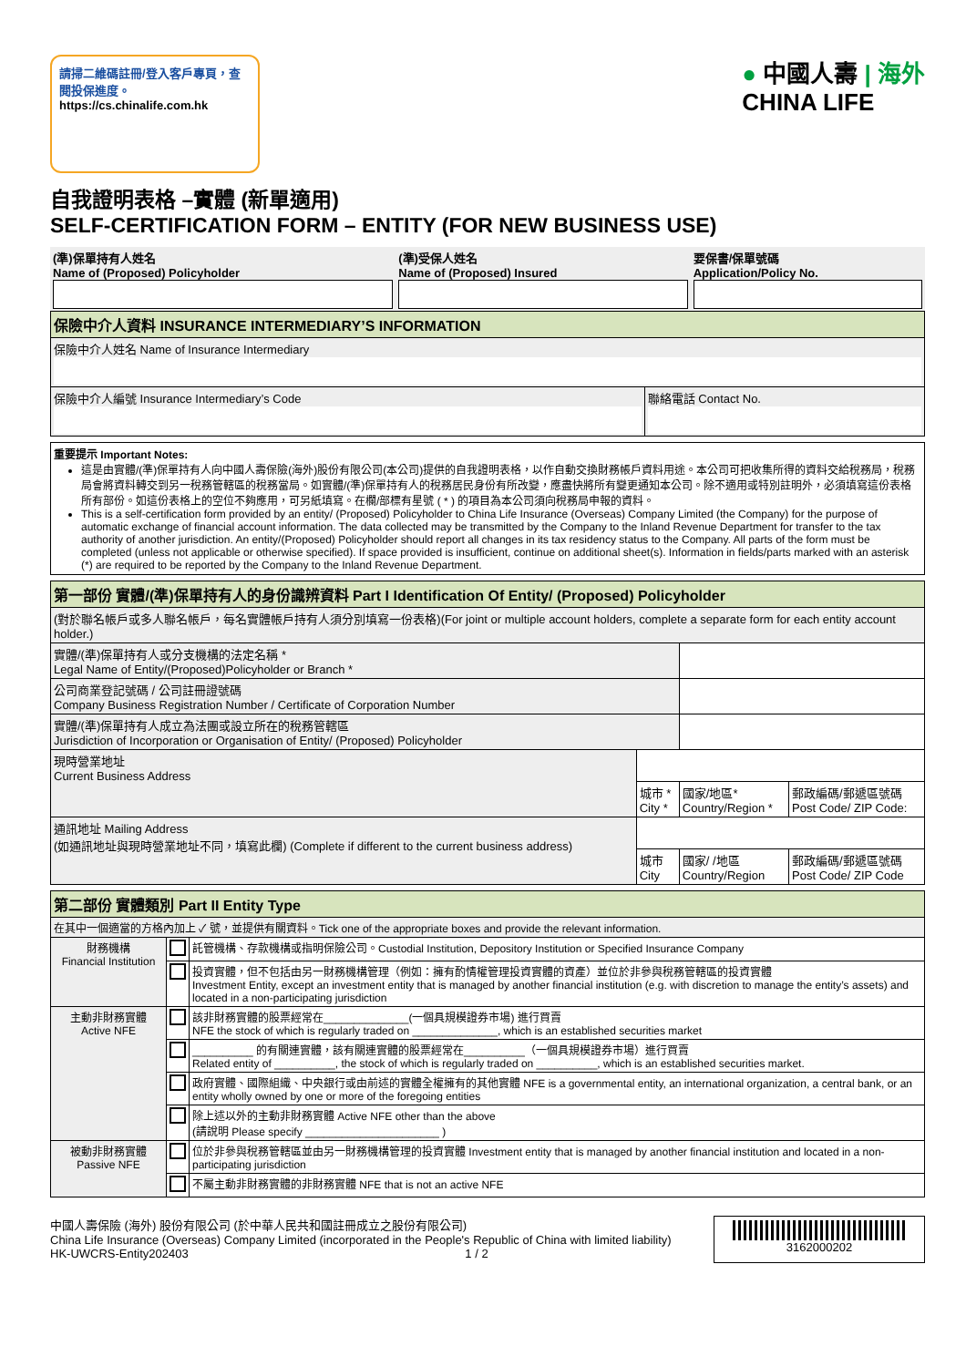請掃二維碼註冊/登入客戶專頁，查閱投保進度。
https://cs.chinalife.com.hk
● 中國人壽 | 海外
CHINA LIFE
自我證明表格 –實體 (新單適用)
SELF-CERTIFICATION FORM – ENTITY (FOR NEW BUSINESS USE)
| (準)保單持有人姓名 Name of (Proposed) Policyholder | (準)受保人姓名 Name of (Proposed) Insured | 要保書/保單號碼 Application/Policy No. |
| 保險中介人資料 INSURANCE INTERMEDIARY’S INFORMATION | |
| 保險中介人姓名 Name of Insurance Intermediary | |
| 保險中介人編號 Insurance Intermediary’s Code | 聯絡電話 Contact No. |
重要提示 Important Notes:
這是由實體/(準)保單持有人向中國人壽保險(海外)股份有限公司(本公司)提供的自我證明表格，以作自動交換財務帳戶資料用途。本公司可把收集所得的資料交給稅務局，稅務局會將資料轉交到另一稅務管轄區的稅務當局。如實體/(準)保單持有人的稅務居民身份有所改變，應盡快將所有變更通知本公司。除不適用或特別註明外，必須填寫這份表格所有部份。如這份表格上的空位不夠應用，可另紙填寫。在欄/部標有星號 ( * ) 的項目為本公司須向稅務局申報的資料。
This is a self-certification form provided by an entity/ (Proposed) Policyholder to China Life Insurance (Overseas) Company Limited (the Company) for the purpose of automatic exchange of financial account information. The data collected may be transmitted by the Company to the Inland Revenue Department for transfer to the tax authority of another jurisdiction. An entity/(Proposed) Policyholder should report all changes in its tax residency status to the Company. All parts of the form must be completed (unless not applicable or otherwise specified). If space provided is insufficient, continue on additional sheet(s). Information in fields/parts marked with an asterisk (*) are required to be reported by the Company to the Inland Revenue Department.
| 第一部份 實體/(準)保單持有人的身份識辨資料 Part I Identification Of Entity/ (Proposed) Policyholder | | | |
| (對於聯名帳戶或多人聯名帳戶，每名實體帳戶持有人須分別填寫一份表格)(For joint or multiple account holders, complete a separate form for each entity account holder.) | | | |
| 實體/(準)保單持有人或分支機構的法定名稱 * Legal Name of Entity/(Proposed)Policyholder or Branch * | | | |
| 公司商業登記號碼 / 公司註冊證號碼 Company Business Registration Number / Certificate of Corporation Number | | | |
| 實體/(準)保單持有人成立為法團或設立所在的稅務管轄區 Jurisdiction of Incorporation or Organisation of Entity/ (Proposed) Policyholder | | | |
| 現時營業地址 Current Business Address | | | |
| | 城市 * City * | 國家/地區* Country/Region * | 郵政編碼/郵遞區號碼 Post Code/ ZIP Code: |
| 通訊地址 Mailing Address (如通訊地址與現時營業地址不同，填寫此欄) (Complete if different to the current business address) | | | |
| | 城市 City | 國家/ /地區 Country/Region | 郵政編碼/郵遞區號碼 Post Code/ ZIP Code |
| 第二部份 實體類別 Part II Entity Type | | |
| 在其中一個適當的方格內加上 ✓ 號，並提供有關資料。Tick one of the appropriate boxes and provide the relevant information. | | |
| 財務機構 Financial Institution | | 託管機構、存款機構或指明保險公司。Custodial Institution, Depository Institution or Specified Insurance Company |
| | | 投資實體，但不包括由另一財務機構管理（例如：擁有酌情權管理投資實體的資產）並位於非參與稅務管轄區的投資實體 Investment Entity, except an investment entity that is managed by another financial institution (e.g. with discretion to manage the entity’s assets) and located in a non-participating jurisdiction |
| 主動非財務實體 Active NFE | | 該非財務實體的股票經常在______________(一個具規模證券市場) 進行買賣 NFE the stock of which is regularly traded on ______________, which is an established securities market |
| | | __________ 的有關連實體，該有關連實體的股票經常在__________（一個具規模證券市場）進行買賣 Related entity of __________, the stock of which is regularly traded on __________, which is an established securities market. |
| | | 政府實體、國際組織、中央銀行或由前述的實體全權擁有的其他實體 NFE is a governmental entity, an international organization, a central bank, or an entity wholly owned by one or more of the foregoing entities |
| | | 除上述以外的主動非財務實體 Active NFE other than the above (請說明 Please specify ______________________ ) |
| 被動非財務實體 Passive NFE | | 位於非參與稅務管轄區並由另一財務機構管理的投資實體 Investment entity that is managed by another financial institution and located in a non-participating jurisdiction |
| | | 不屬主動非財務實體的非財務實體 NFE that is not an active NFE |
中國人壽保險 (海外) 股份有限公司 (於中華人民共和國註冊成立之股份有限公司)
China Life Insurance (Overseas) Company Limited (incorporated in the People's Republic of China with limited liability)
HK-UWCRS-Entity202403 1 / 2
3162000202